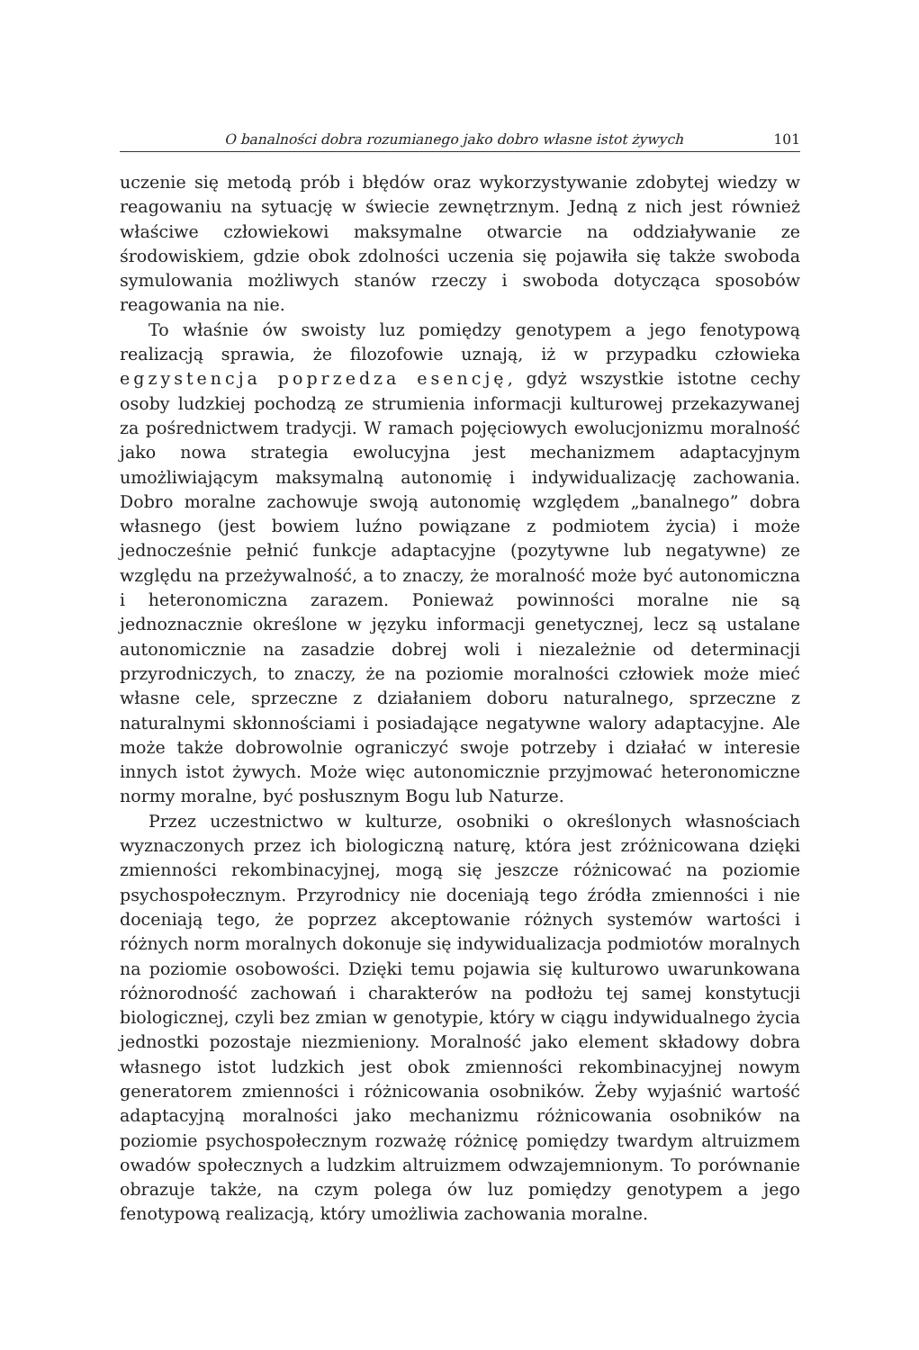O banalności dobra rozumianego jako dobro własne istot żywych 101
uczenie się metodą prób i błędów oraz wykorzystywanie zdobytej wiedzy w reagowaniu na sytuację w świecie zewnętrznym. Jedną z nich jest również właściwe człowiekowi maksymalne otwarcie na oddziaływanie ze środowiskiem, gdzie obok zdolności uczenia się pojawiła się także swoboda symulowania możliwych stanów rzeczy i swoboda dotycząca sposobów reagowania na nie.
To właśnie ów swoisty luz pomiędzy genotypem a jego fenotypową realizacją sprawia, że filozofowie uznają, iż w przypadku człowieka egzystencja poprzedza esencję, gdyż wszystkie istotne cechy osoby ludzkiej pochodzą ze strumienia informacji kulturowej przekazywanej za pośrednictwem tradycji. W ramach pojęciowych ewolucjonizmu moralność jako nowa strategia ewolucyjna jest mechanizmem adaptacyjnym umożliwiającym maksymalną autonomię i indywidualizację zachowania. Dobro moralne zachowuje swoją autonomię względem „banalnego” dobra własnego (jest bowiem luźno powiązane z podmiotem życia) i może jednocześnie pełnić funkcje adaptacyjne (pozytywne lub negatywne) ze względu na przeżywalność, a to znaczy, że moralność może być autonomiczna i heteronomiczna zarazem. Ponieważ powinności moralne nie są jednoznacznie określone w języku informacji genetycznej, lecz są ustalane autonomicznie na zasadzie dobrej woli i niezależnie od determinacji przyrodniczych, to znaczy, że na poziomie moralności człowiek może mieć własne cele, sprzeczne z działaniem doboru naturalnego, sprzeczne z naturalnymi skłonnościami i posiadające negatywne walory adaptacyjne. Ale może także dobrowolnie ograniczyć swoje potrzeby i działać w interesie innych istot żywych. Może więc autonomicznie przyjmować heteronomiczne normy moralne, być posłusznym Bogu lub Naturze.
Przez uczestnictwo w kulturze, osobniki o określonych własnościach wyznaczonych przez ich biologiczną naturę, która jest zróżnicowana dzięki zmienności rekombinacyjnej, mogą się jeszcze różnicować na poziomie psychospołecznym. Przyrodnicy nie doceniają tego źródła zmienności i nie doceniają tego, że poprzez akceptowanie różnych systemów wartości i różnych norm moralnych dokonuje się indywidualizacja podmiotów moralnych na poziomie osobowości. Dzięki temu pojawia się kulturowo uwarunkowana różnorodność zachowań i charakterów na podłożu tej samej konstytucji biologicznej, czyli bez zmian w genotypie, który w ciągu indywidualnego życia jednostki pozostaje niezmieniony. Moralność jako element składowy dobra własnego istot ludzkich jest obok zmienności rekombinacyjnej nowym generatorem zmienności i różnicowania osobników. Żeby wyjaśnić wartość adaptacyjną moralności jako mechanizmu różnicowania osobników na poziomie psychospołecznym rozważę różnicę pomiędzy twardym altruizmem owadów społecznych a ludzkim altruizmem odwzajemnionym. To porównanie obrazuje także, na czym polega ów luz pomiędzy genotypem a jego fenotypową realizacją, który umożliwia zachowania moralne.